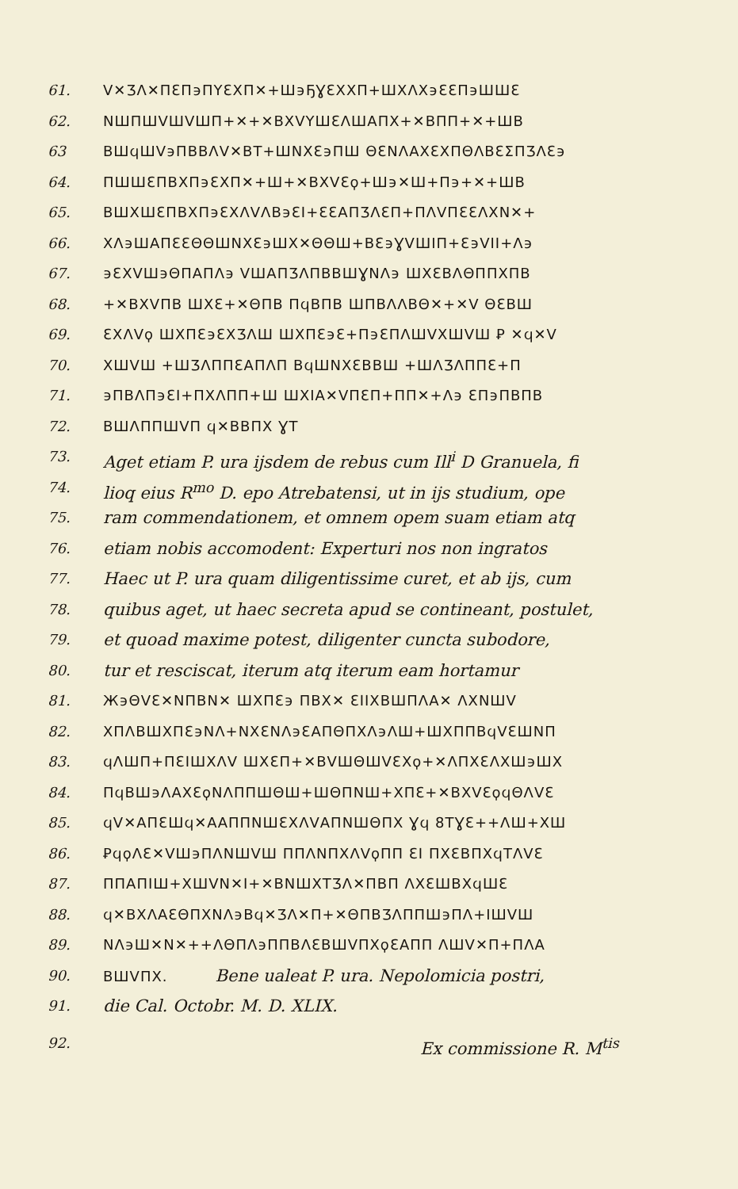61. ᐯ✕ƷΛ✕ΠƐΠ϶ΠΥƐΧΠ✕+Ш϶ҔƔƐΧΧΠ+ШΧΛΧ϶ƐƐΠ϶ШШƐ
62. NШΠШᐯШᐯШΠ+✕+✕BΧᐯΥШƐΛШΑΠΧ+✕BΠΠ+✕+ШB
63 BШϥШᐯ϶ΠBBΛᐯ✕BT+ШNΧƐ϶ΠШ ΘƐNΛΑΧƐΧΠΘΛBƐΣΠƷΛƐ϶
64. ΠШШƐΠBΧΠ϶ƐΧΠ✕+Ш+✕BΧᐯƐϙ+Ш϶✕Ш+Π϶+✕+ШB
65. BШΧШƐΠBΧΠ϶ƐΧΛᐯΛB϶ƐI+ƐƐΑΠƷΛƐΠ+ΠΛᐯΠƐƐΛΧN✕+
66. ΧΛ϶ШΑΠƐƐΘΘШNΧƐ϶ШΧ✕ΘΘШ+BƐ϶ƔᐯШΙΠ+Ɛ϶ᐯΙΙ+Λ϶
67. ϶ƐΧᐯШ϶ΘΠΑΠΛ϶ ᐯШΑΠƷΛΠBBШƔNΛ϶ ШΧƐBΛΘΠΠΧΠB
68. +✕BΧᐯΠB ШΧƐ+✕ΘΠB ΠϥBΠB ШΠBΛΛBΘ✕+✕ᐯ ΘƐBШ
69. ƐΧΛᐯϙ ШΧΠƐ϶ƐΧƷΛШ ШΧΠƐ϶Ɛ+Π϶ƐΠΛШᐯΧШᐯШ Ꝑ ✕ϥ✕ᐯ
70. ΧШᐯШ +ШƷΛΠΠƐΑΠΛΠ BϥШNΧƐBBШ +ШΛƷΛΠΠƐ+Π
71. ϶ΠBΛΠ϶ƐΙ+ΠΧΛΠΠ+Ш ШΧΙΑ✕ᐯΠƐΠ+ΠΠ✕+Λ϶ ƐΠ϶ΠBΠB
72. BШΛΠΠШᐯΠ ϥ✕BBΠΧ ƔT
73. Aget etiam P. ura ijsdem de rebus cum Ill<sup>i</sup> D Granuela, fi
74. lioq eius R<sup>mo</sup> D. epo Atrebatensi, ut in ijs studium, ope
75. ram commendationem, et omnem opem suam etiam atq
76. etiam nobis accomodent: Experturi nos non ingratos
77. Haec ut P. ura quam diligentissime curet, et ab ijs, cum
78. quibus aget, ut haec secreta apud se contineant, postulet,
79. et quoad maxime potest, diligenter cuncta subodore,
80. tur et resciscat, iterum atq iterum eam hortamur
81. Ж϶ΘᐯƐ✕NΠBN✕ ШΧΠƐ϶ ΠBΧ✕ ƐΙΙΧBШΠΛΑ✕ ΛΧNШᐯ
82. ΧΠΛBШΧΠƐ϶NΛ+NΧƐNΛ϶ƐΑΠΘΠΧΛ϶ΛШ+ШΧΠΠBϥᐯƐШNΠ
83. ϥΛШΠ+ΠƐΙШΧΛᐯ ШΧƐΠ+✕BᐯШΘШᐯƐΧϙ+✕ΛΠΧƐΛΧШ϶ШΧ
84. ΠϥBШ϶ΛΑΧƐϙNΛΠΠШΘШ+ШΘΠNШ+ΧΠƐ+✕BΧᐯƐϙϥΘΛᐯƐ
85. ϥᐯ✕ΑΠƐШϥ✕ΑΑΠΠNШƐΧΛᐯΑΠNШΘΠΧ Ɣϥ 8TƔƐ++ΛШ+ΧШ
86. ꝐϥϙΛƐ✕ᐯШ϶ΠΛNШᐯШ ΠΠΛNΠΧΛᐯϙΠΠ ƐΙ ΠΧƐBΠΧϥTΛᐯƐ
87. ΠΠΑΠΙШ+ΧШᐯN✕Ι+✕BNШΧTƷΛ✕ΠBΠ ΛΧƐШBΧϥШƐ
88. ϥ✕BΧΛΑƐΘΠΧNΛ϶Bϥ✕ƷΛ✕Π+✕ΘΠBƷΛΠΠШ϶ΠΛ+ΙШᐯШ
89. NΛ϶Ш✕N✕++ΛΘΠΛ϶ΠΠBΛƐBШᐯΠΧϙƐΑΠΠ ΛШᐯ✕Π+ΠΛΑ
90. BШᐯΠΧ. Bene ualeat P. ura. Nepolomicia postri,
91. die Cal. Octobr. M. D. XLIX.
92. Ex commissione R. M<sup>tis</sup>